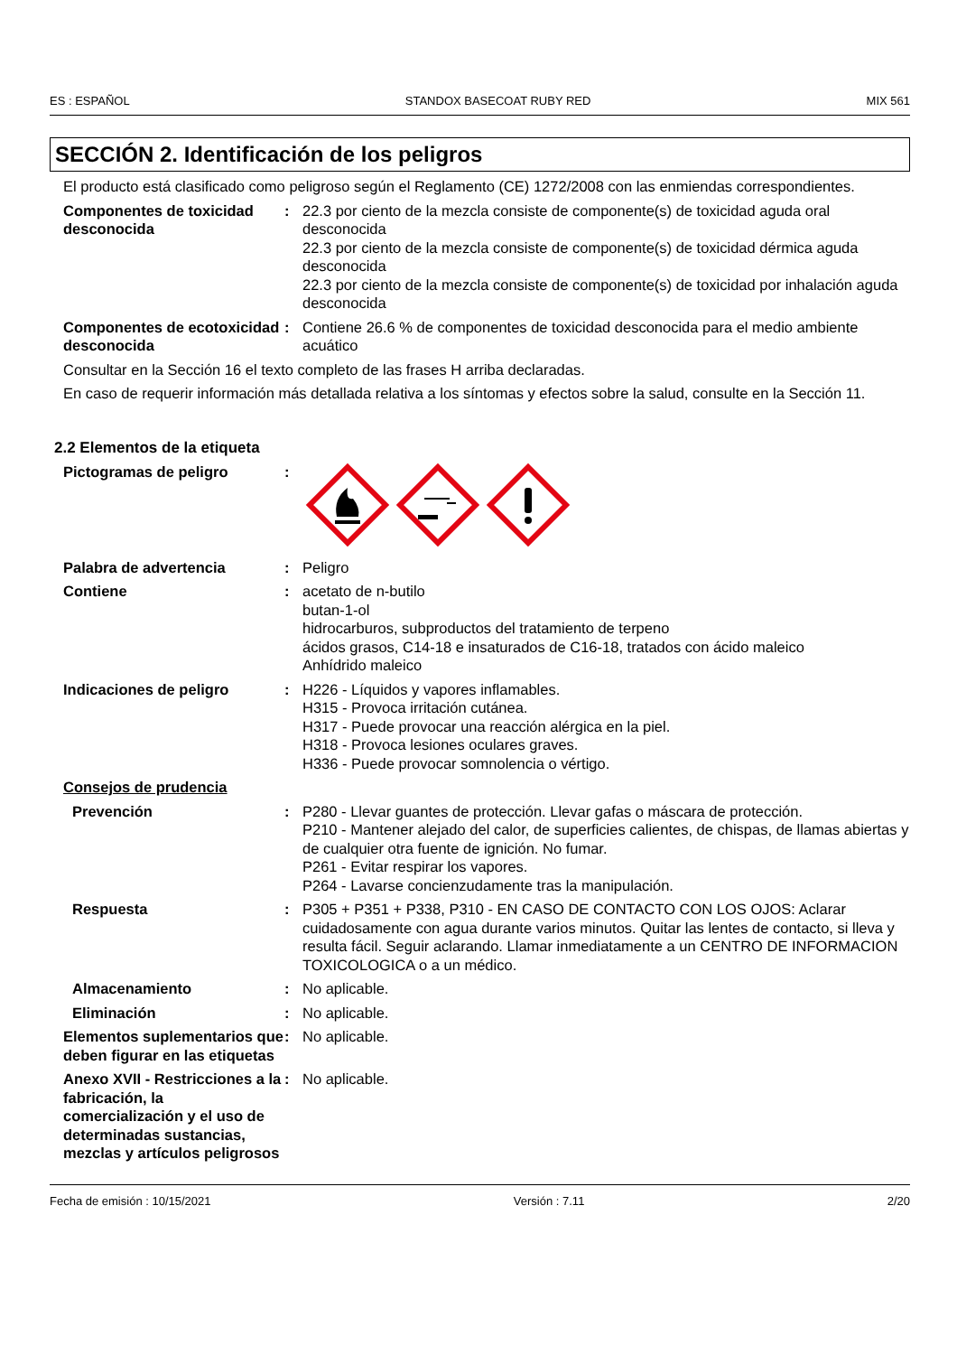ES : ESPAÑOL STANDOX BASECOAT RUBY RED MIX 561
SECCIÓN 2. Identificación de los peligros
El producto está clasificado como peligroso según el Reglamento (CE) 1272/2008 con las enmiendas correspondientes.
Componentes de toxicidad desconocida
: 22.3 por ciento de la mezcla consiste de componente(s) de toxicidad aguda oral desconocida
22.3 por ciento de la mezcla consiste de componente(s) de toxicidad dérmica aguda desconocida
22.3 por ciento de la mezcla consiste de componente(s) de toxicidad por inhalación aguda desconocida
Componentes de ecotoxicidad desconocida
: Contiene 26.6 % de componentes de toxicidad desconocida para el medio ambiente acuático
Consultar en la Sección 16 el texto completo de las frases H arriba declaradas.
En caso de requerir información más detallada relativa a los síntomas y efectos sobre la salud, consulte en la Sección 11.
2.2 Elementos de la etiqueta
Pictogramas de peligro :
Palabra de advertencia : Peligro
Contiene : acetato de n-butilo
butan-1-ol
hidrocarburos, subproductos del tratamiento de terpeno
ácidos grasos, C14-18 e insaturados de C16-18, tratados con ácido maleico
Anhídrido maleico
Indicaciones de peligro : H226 - Líquidos y vapores inflamables.
H315 - Provoca irritación cutánea.
H317 - Puede provocar una reacción alérgica en la piel.
H318 - Provoca lesiones oculares graves.
H336 - Puede provocar somnolencia o vértigo.
Consejos de prudencia
Prevención : P280 - Llevar guantes de protección. Llevar gafas o máscara de protección.
P210 - Mantener alejado del calor, de superficies calientes, de chispas, de llamas abiertas y de cualquier otra fuente de ignición. No fumar.
P261 - Evitar respirar los vapores.
P264 - Lavarse concienzudamente tras la manipulación.
Respuesta : P305 + P351 + P338, P310 - EN CASO DE CONTACTO CON LOS OJOS: Aclarar cuidadosamente con agua durante varios minutos. Quitar las lentes de contacto, si lleva y resulta fácil. Seguir aclarando. Llamar inmediatamente a un CENTRO DE INFORMACION TOXICOLOGICA o a un médico.
Almacenamiento : No aplicable.
Eliminación : No aplicable.
Elementos suplementarios que deben figurar en las etiquetas
: No aplicable.
Anexo XVII - Restricciones a la fabricación, la comercialización y el uso de determinadas sustancias, mezclas y artículos peligrosos
: No aplicable.
Fecha de emisión : 10/15/2021 Versión : 7.11 2/20